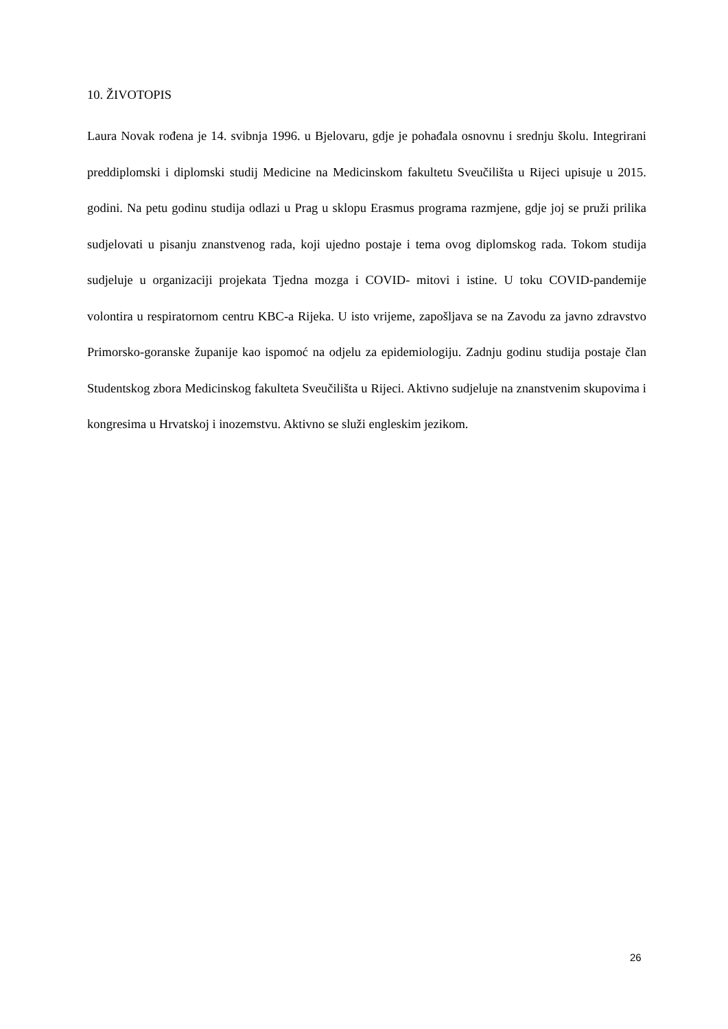10. ŽIVOTOPIS
Laura Novak rođena je 14. svibnja 1996. u Bjelovaru, gdje je pohađala osnovnu i srednju školu. Integrirani preddiplomski i diplomski studij Medicine na Medicinskom fakultetu Sveučilišta u Rijeci upisuje u 2015. godini. Na petu godinu studija odlazi u Prag u sklopu Erasmus programa razmjene, gdje joj se pruži prilika sudjelovati u pisanju znanstvenog rada, koji ujedno postaje i tema ovog diplomskog rada. Tokom studija sudjeluje u organizaciji projekata Tjedna mozga i COVID- mitovi i istine. U toku COVID-pandemije volontira u respiratornom centru KBC-a Rijeka. U isto vrijeme, zapošljava se na Zavodu za javno zdravstvo Primorsko-goranske županije kao ispomoć na odjelu za epidemiologiju. Zadnju godinu studija postaje član Studentskog zbora Medicinskog fakulteta Sveučilišta u Rijeci. Aktivno sudjeluje na znanstvenim skupovima i kongresima u Hrvatskoj i inozemstvu. Aktivno se služi engleskim jezikom.
26